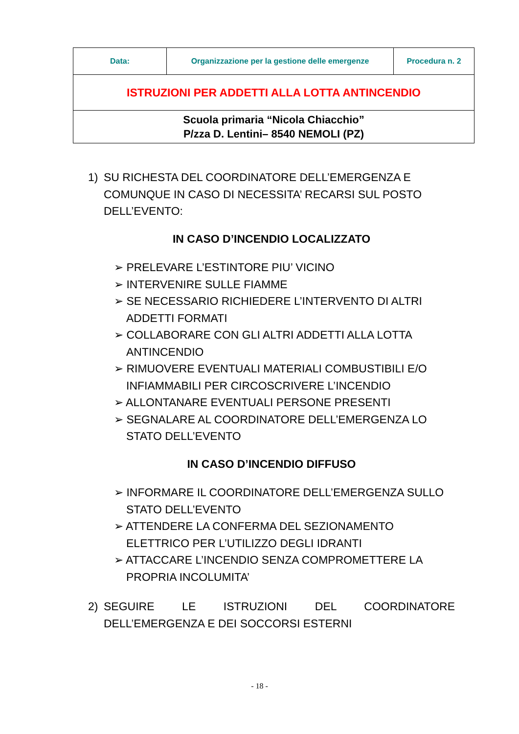| Data: | Organizzazione per la gestione delle emergenze | Procedura n. 2 |
| ISTRUZIONI PER ADDETTI ALLA LOTTA ANTINCENDIO | | |
| Scuola primaria “Nicola Chiacchio” P/zza D. Lentini– 8540 NEMOLI (PZ) | | |
1) SU RICHESTA DEL COORDINATORE DELL’EMERGENZA E COMUNQUE IN CASO DI NECESSITA’ RECARSI SUL POSTO DELL’EVENTO:
IN CASO D’INCENDIO LOCALIZZATO
➢ PRELEVARE L’ESTINTORE PIU’ VICINO
➢ INTERVENIRE SULLE FIAMME
➢ SE NECESSARIO RICHIEDERE L’INTERVENTO DI ALTRI ADDETTI FORMATI
➢ COLLABORARE CON GLI ALTRI ADDETTI ALLA LOTTA ANTINCENDIO
➢ RIMUOVERE EVENTUALI MATERIALI COMBUSTIBILI E/O INFIAMMABILI PER CIRCOSCRIVERE L’INCENDIO
➢ ALLONTANARE EVENTUALI PERSONE PRESENTI
➢ SEGNALARE AL COORDINATORE DELL’EMERGENZA LO STATO DELL’EVENTO
IN CASO D’INCENDIO DIFFUSO
➢ INFORMARE IL COORDINATORE DELL’EMERGENZA SULLO STATO DELL’EVENTO
➢ ATTENDERE LA CONFERMA DEL SEZIONAMENTO ELETTRICO PER L’UTILIZZO DEGLI IDRANTI
➢ ATTACCARE L’INCENDIO SENZA COMPROMETTERE LA PROPRIA INCOLUMITA’
2) SEGUIRE LE ISTRUZIONI DEL COORDINATORE DELL’EMERGENZA E DEI SOCCORSI ESTERNI
- 18 -